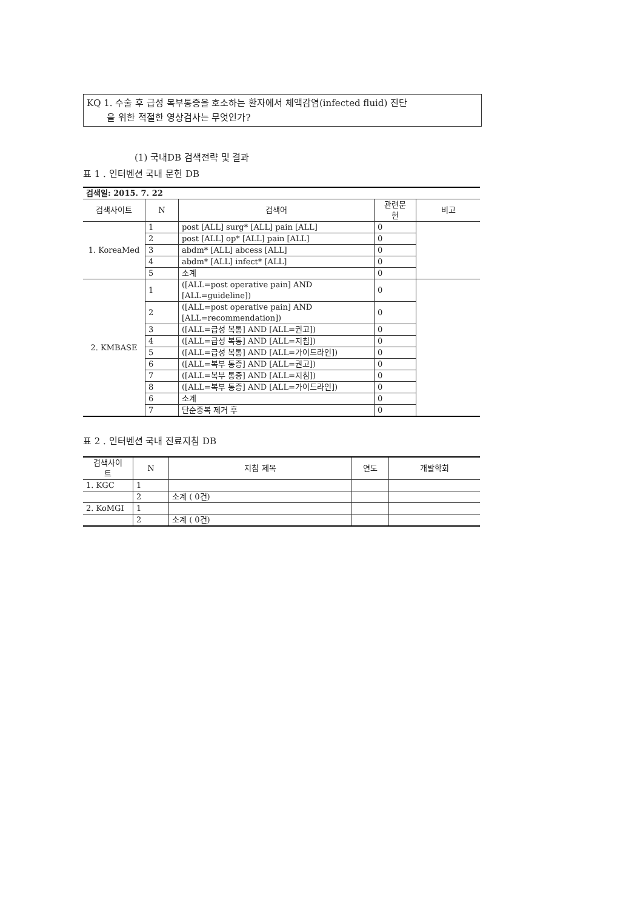KQ 1. 수술 후 급성 복부통증을 호소하는 환자에서 체액감염(infected fluid) 진단
을 위한 적절한 영상검사는 무엇인가?
(1) 국내DB 검색전략 및 결과
표 1 . 인터벤션 국내 문헌 DB
| 검색일: 2015. 7. 22 | | | | |
| 검색사이트 | N | 검색어 | 관련문 헌 | 비고 |
| 1. KoreaMed | 1 | post [ALL] surg* [ALL] pain [ALL] | 0 | |
| | 2 | post [ALL] op* [ALL] pain [ALL] | 0 | |
| | 3 | abdm* [ALL] abcess [ALL] | 0 | |
| | 4 | abdm* [ALL] infect* [ALL] | 0 | |
| | 5 | 소계 | 0 | |
| 2. KMBASE | 1 | ([ALL=post operative pain] AND [ALL=guideline]) | 0 | |
| | 2 | ([ALL=post operative pain] AND [ALL=recommendation]) | 0 | |
| | 3 | ([ALL=급성 복통] AND [ALL=권고]) | 0 | |
| | 4 | ([ALL=급성 복통] AND [ALL=지침]) | 0 | |
| | 5 | ([ALL=급성 복통] AND [ALL=가이드라인]) | 0 | |
| | 6 | ([ALL=복부 통증] AND [ALL=권고]) | 0 | |
| | 7 | ([ALL=복부 통증] AND [ALL=지침]) | 0 | |
| | 8 | ([ALL=복부 통증] AND [ALL=가이드라인]) | 0 | |
| | 6 | 소계 | 0 | |
| | 7 | 단순중복 제거 후 | 0 | |
표 2 . 인터벤션 국내 진료지침 DB
| 검색사이 트 | N | 지침 제목 | 연도 | 개발학회 |
| --- | --- | --- | --- | --- |
| 1. KGC | 1 | | | |
| | 2 | 소계 ( 0건) | | |
| 2. KoMGI | 1 | | | |
| | 2 | 소계 ( 0건) | | |